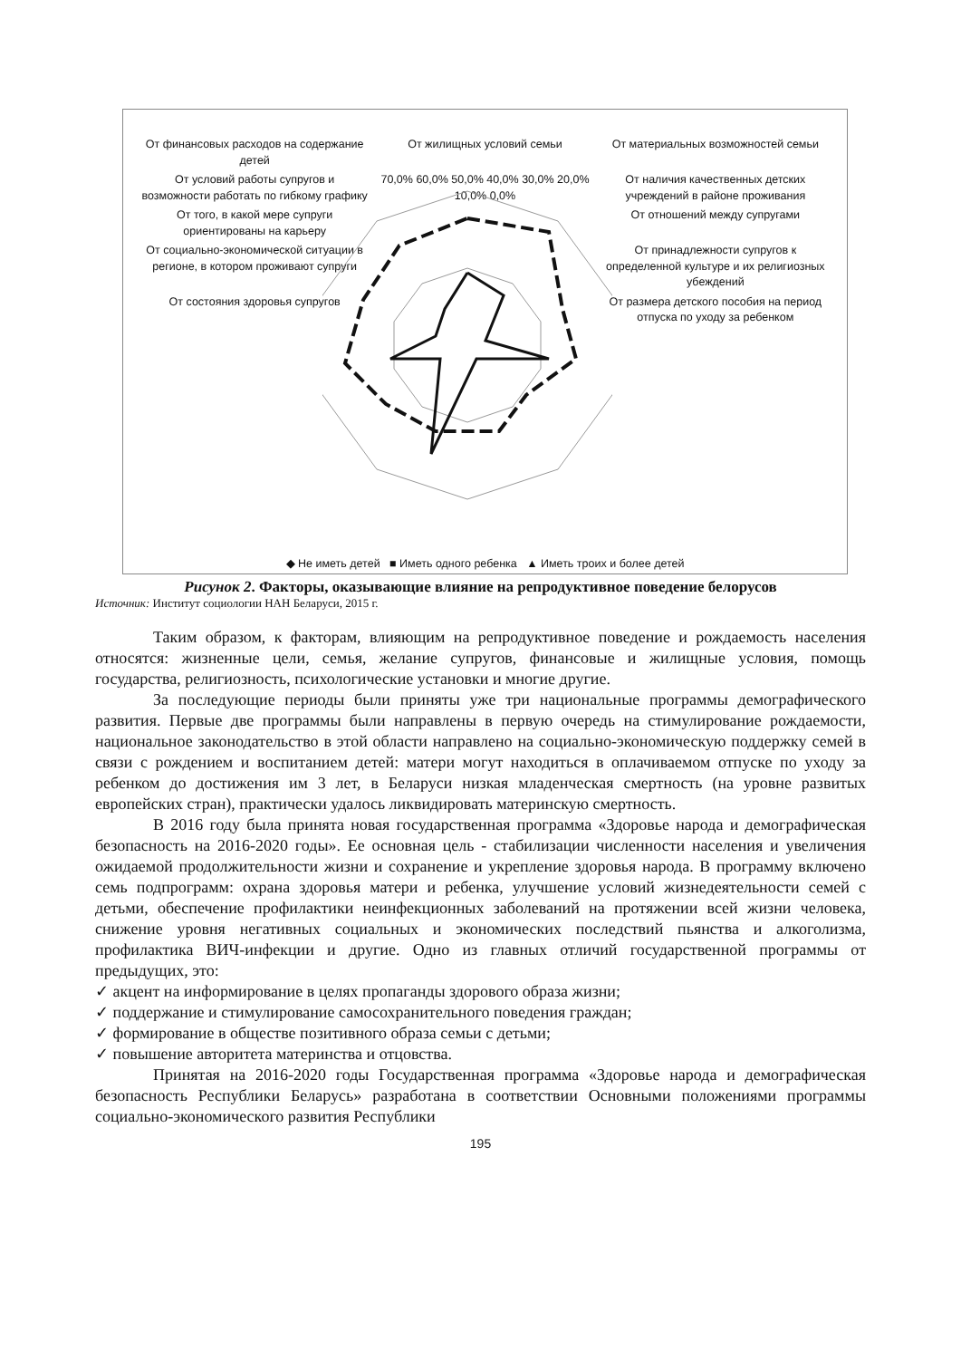От финансовых расходов на содержание детей
От жилищных условий семьи
От материальных возможностей семьи
От условий работы супругов и возможности работать по гибкому графику
70,0% 60,0% 50,0% 40,0% 30,0% 20,0% 10,0% 0,0%
От наличия качественных детских учреждений в районе проживания
От того, в какой мере супруги ориентированы на карьеру
От отношений между супругами
От социально-экономической ситуации в регионе, в котором проживают супруги
От принадлежности супругов к определенной культуре и их религиозных убеждений
От состояния здоровья супругов
От размера детского пособия на период отпуска по уходу за ребенком
◆ Не иметь детей ■ Иметь одного ребенка ▲ Иметь троих и более детей
Рисунок 2. Факторы, оказывающие влияние на репродуктивное поведение белорусов
Источник: Институт социологии НАН Беларуси, 2015 г.
Таким образом, к факторам, влияющим на репродуктивное поведение и рождаемость населения относятся: жизненные цели, семья, желание супругов, финансовые и жилищные условия, помощь государства, религиозность, психологические установки и многие другие.
За последующие периоды были приняты уже три национальные программы демографического развития. Первые две программы были направлены в первую очередь на стимулирование рождаемости, национальное законодательство в этой области направлено на социально-экономическую поддержку семей в связи с рождением и воспитанием детей: матери могут находиться в оплачиваемом отпуске по уходу за ребенком до достижения им 3 лет, в Беларуси низкая младенческая смертность (на уровне развитых европейских стран), практически удалось ликвидировать материнскую смертность.
В 2016 году была принята новая государственная программа «Здоровье народа и демографическая безопасность на 2016-2020 годы». Ее основная цель - стабилизации численности населения и увеличения ожидаемой продолжительности жизни и сохранение и укрепление здоровья народа. В программу включено семь подпрограмм: охрана здоровья матери и ребенка, улучшение условий жизнедеятельности семей с детьми, обеспечение профилактики неинфекционных заболеваний на протяжении всей жизни человека, снижение уровня негативных социальных и экономических последствий пьянства и алкоголизма, профилактика ВИЧ-инфекции и другие. Одно из главных отличий государственной программы от предыдущих, это:
✓ акцент на информирование в целях пропаганды здорового образа жизни;
✓ поддержание и стимулирование самосохранительного поведения граждан;
✓ формирование в обществе позитивного образа семьи с детьми;
✓ повышение авторитета материнства и отцовства.
Принятая на 2016-2020 годы Государственная программа «Здоровье народа и демографическая безопасность Республики Беларусь» разработана в соответствии Основными положениями программы социально-экономического развития Республики
195